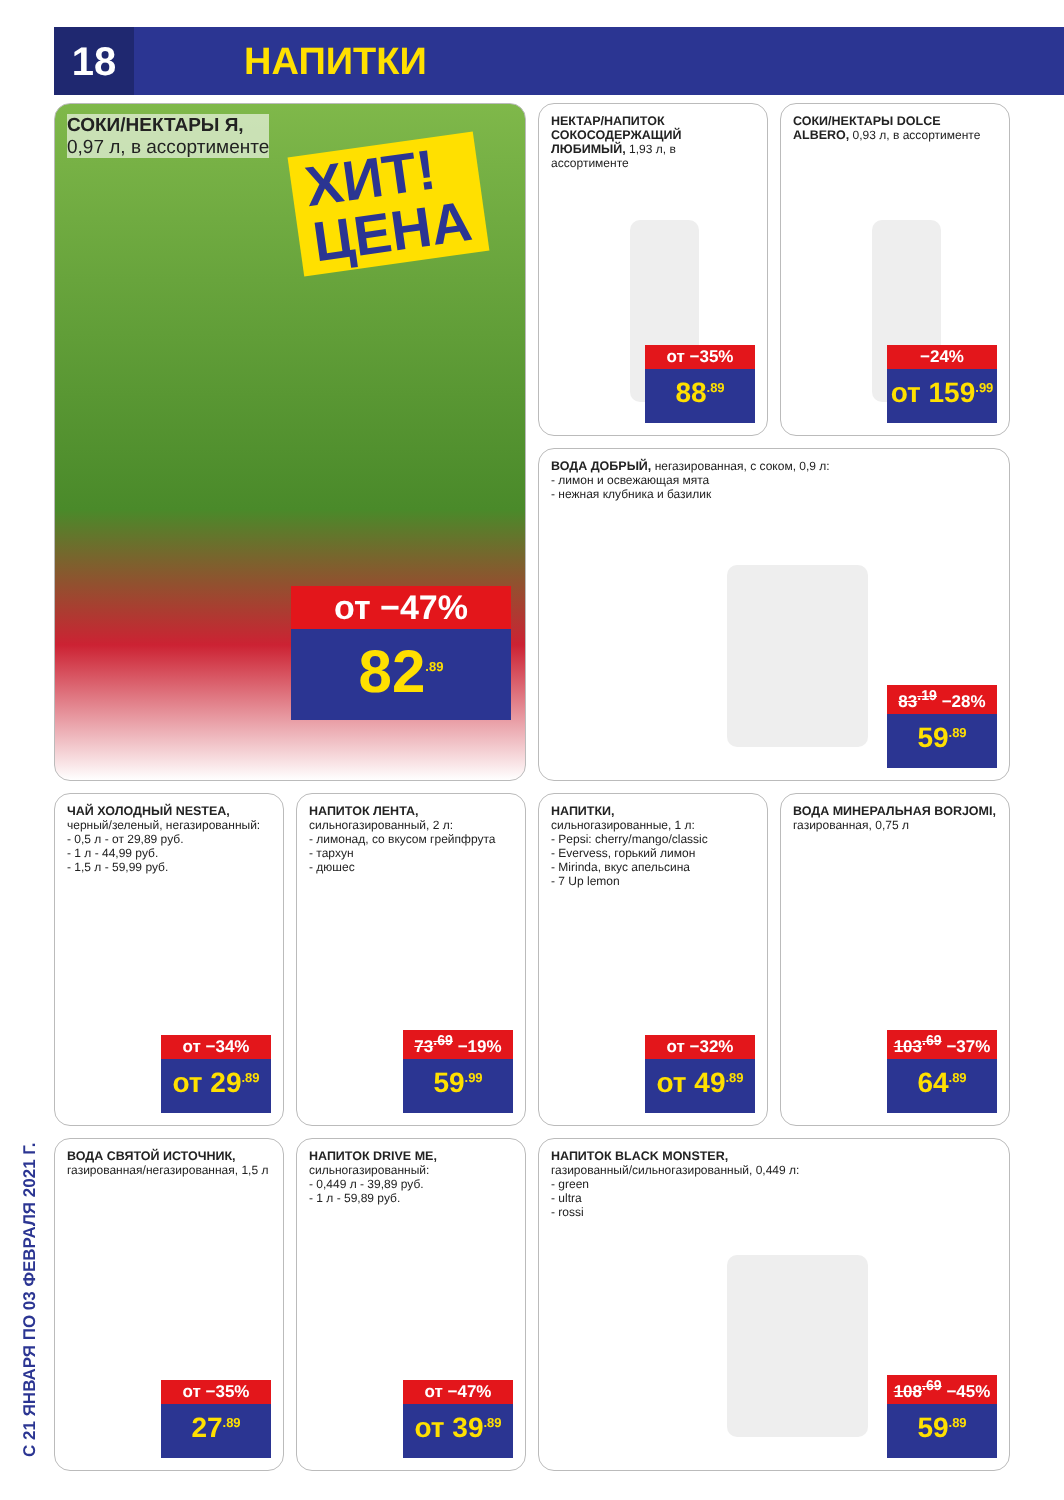18
НАПИТКИ
С 21 ЯНВАРЯ ПО 03 ФЕВРАЛЯ 2021 Г.
СОКИ/НЕКТАРЫ Я,
0,97 л, в ассортименте
ХИТ!
ЦЕНА
от −47%
82<sup>.89</sup>
НЕКТАР/НАПИТОК СОКОСОДЕРЖАЩИЙ ЛЮБИМЫЙ, 1,93 л, в ассортименте
от −35%
88<sup>.89</sup>
СОКИ/НЕКТАРЫ DOLCE ALBERO, 0,93 л, в ассортименте
−24%
от 159<sup>.99</sup>
ВОДА ДОБРЫЙ, негазированная, с соком, 0,9 л:
- лимон и освежающая мята
- нежная клубника и базилик
83<sup>.19</sup> −28%
59<sup>.89</sup>
ЧАЙ ХОЛОДНЫЙ NESTEA,
черный/зеленый, негазированный:
- 0,5 л - от 29,89 руб.
- 1 л - 44,99 руб.
- 1,5 л - 59,99 руб.
от −34%
от 29<sup>.89</sup>
НАПИТОК ЛЕНТА,
сильногазированный, 2 л:
- лимонад, со вкусом грейпфрута
- тархун
- дюшес
73<sup>.69</sup> −19%
59<sup>.99</sup>
НАПИТКИ,
сильногазированные, 1 л:
- Pepsi: cherry/mango/classic
- Evervess, горький лимон
- Mirinda, вкус апельсина
- 7 Up lemon
от −32%
от 49<sup>.89</sup>
ВОДА МИНЕРАЛЬНАЯ BORJOMI,
газированная, 0,75 л
103<sup>.69</sup> −37%
64<sup>.89</sup>
ВОДА СВЯТОЙ ИСТОЧНИК,
газированная/негазированная, 1,5 л
от −35%
27<sup>.89</sup>
НАПИТОК DRIVE ME,
сильногазированный:
- 0,449 л - 39,89 руб.
- 1 л - 59,89 руб.
от −47%
от 39<sup>.89</sup>
НАПИТОК BLACK MONSTER,
газированный/сильногазированный, 0,449 л:
- green
- ultra
- rossi
108<sup>.69</sup> −45%
59<sup>.89</sup>